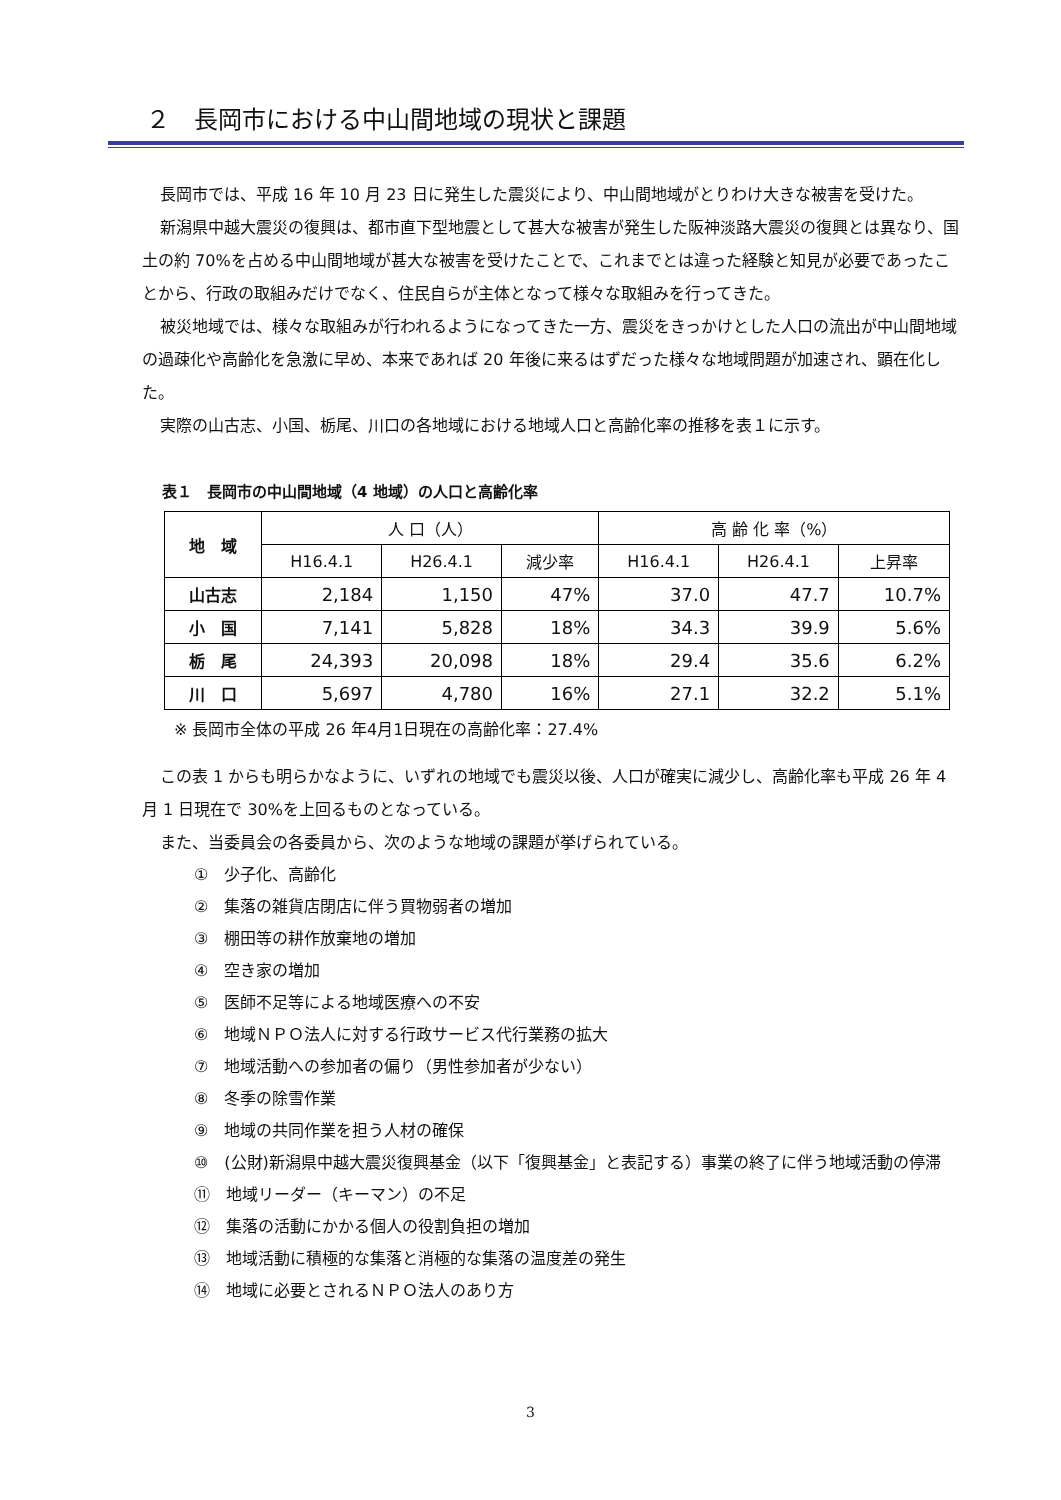２　長岡市における中山間地域の現状と課題
長岡市では、平成 16 年 10 月 23 日に発生した震災により、中山間地域がとりわけ大きな被害を受けた。
新潟県中越大震災の復興は、都市直下型地震として甚大な被害が発生した阪神淡路大震災の復興とは異なり、国土の約 70%を占める中山間地域が甚大な被害を受けたことで、これまでとは違った経験と知見が必要であったことから、行政の取組みだけでなく、住民自らが主体となって様々な取組みを行ってきた。
被災地域では、様々な取組みが行われるようになってきた一方、震災をきっかけとした人口の流出が中山間地域の過疎化や高齢化を急激に早め、本来であれば 20 年後に来るはずだった様々な地域問題が加速され、顕在化した。
実際の山古志、小国、栃尾、川口の各地域における地域人口と高齢化率の推移を表１に示す。
表１　長岡市の中山間地域（4 地域）の人口と高齢化率
| 地 域 | 人 口（人） | | | 高 齢 化 率（%） | | |
| --- | --- | --- | --- | --- | --- | --- |
| | H16.4.1 | H26.4.1 | 減少率 | H16.4.1 | H26.4.1 | 上昇率 |
| 山古志 | 2,184 | 1,150 | 47% | 37.0 | 47.7 | 10.7% |
| 小 国 | 7,141 | 5,828 | 18% | 34.3 | 39.9 | 5.6% |
| 栃 尾 | 24,393 | 20,098 | 18% | 29.4 | 35.6 | 6.2% |
| 川 口 | 5,697 | 4,780 | 16% | 27.1 | 32.2 | 5.1% |
※ 長岡市全体の平成 26 年4月1日現在の高齢化率：27.4%
この表 1 からも明らかなように、いずれの地域でも震災以後、人口が確実に減少し、高齢化率も平成 26 年 4 月 1 日現在で 30%を上回るものとなっている。
また、当委員会の各委員から、次のような地域の課題が挙げられている。
①　少子化、高齢化
②　集落の雑貨店閉店に伴う買物弱者の増加
③　棚田等の耕作放棄地の増加
④　空き家の増加
⑤　医師不足等による地域医療への不安
⑥　地域ＮＰＯ法人に対する行政サービス代行業務の拡大
⑦　地域活動への参加者の偏り（男性参加者が少ない）
⑧　冬季の除雪作業
⑨　地域の共同作業を担う人材の確保
⑩　(公財)新潟県中越大震災復興基金（以下「復興基金」と表記する）事業の終了に伴う地域活動の停滞
⑪　地域リーダー（キーマン）の不足
⑫　集落の活動にかかる個人の役割負担の増加
⑬　地域活動に積極的な集落と消極的な集落の温度差の発生
⑭　地域に必要とされるＮＰＯ法人のあり方
3